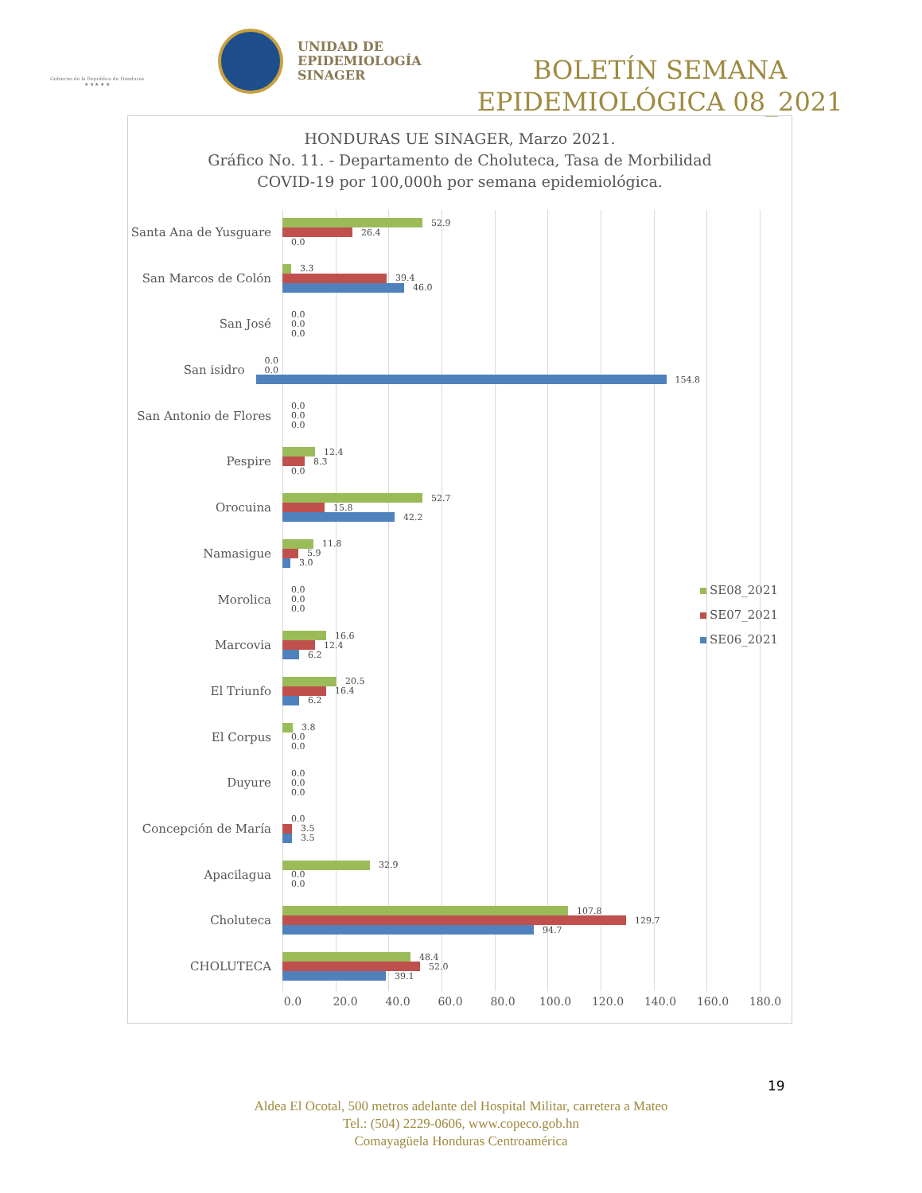Gobierno de la República de Honduras
★ ★ ★ ★ ★
UNIDAD DE
EPIDEMIOLOGÍA
SINAGER
BOLETÍN SEMANA
EPIDEMIOLÓGICA 08_2021
HONDURAS UE SINAGER, Marzo 2021.
Gráfico No. 11. - Departamento de Choluteca, Tasa de Morbilidad
COVID-19 por 100,000h por semana epidemiológica.
Santa Ana de Yusguare
52.9
26.4
0.0
San Marcos de Colón
3.3
39.4
46.0
San José
0.0
0.0
0.0
San isidro
0.0
0.0
154.8
San Antonio de Flores
0.0
0.0
0.0
Pespire
12.4
8.3
0.0
Orocuina
52.7
15.8
42.2
Namasigue
11.8
5.9
3.0
Morolica
0.0
0.0
0.0
Marcovia
16.6
12.4
6.2
El Triunfo
20.5
16.4
6.2
El Corpus
3.8
0.0
0.0
Duyure
0.0
0.0
0.0
Concepción de María
0.0
3.5
3.5
Apacilagua
32.9
0.0
0.0
Choluteca
107.8
129.7
94.7
CHOLUTECA
48.4
52.0
39.1
SE08_2021
SE07_2021
SE06_2021
0.0 20.0 40.0 60.0 80.0 100.0 120.0 140.0 160.0 180.0
19
Aldea El Ocotal, 500 metros adelante del Hospital Militar, carretera a Mateo
Tel.: (504) 2229-0606, www.copeco.gob.hn
Comayagüela Honduras Centroamérica